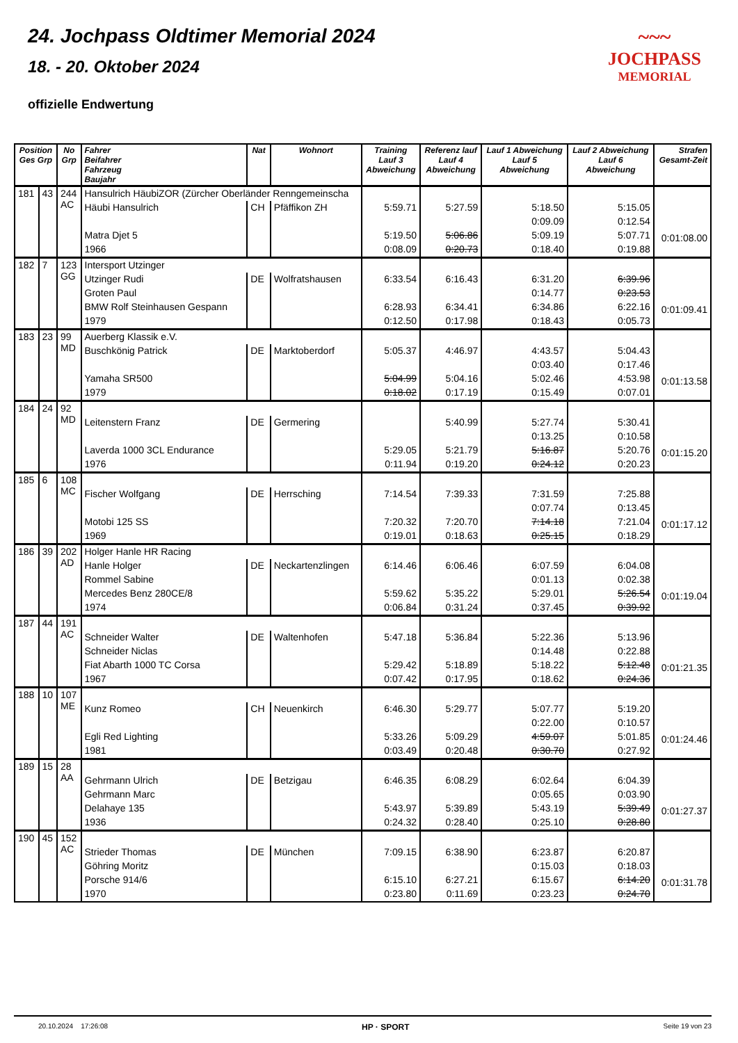24. Jochpass Oldtimer Memorial 2024
18. - 20. Oktober 2024
offizielle Endwertung
~~~
JOCHPASS
MEMORIAL
| Position Ges Grp | | No Grp | Fahrer Beifahrer Fahrzeug Baujahr | Nat | Wohnort | Training Lauf 3 Abweichung | Referenz lauf Lauf 4 Abweichung | Lauf 1 Abweichung Lauf 5 Abweichung | Lauf 2 Abweichung Lauf 6 Abweichung | Strafen Gesamt-Zeit |
| --- | --- | --- | --- | --- | --- | --- | --- | --- | --- | --- |
| 181 | 43 | 244 AC | Hansulrich HäubiZOR (Zürcher Oberländer Renngemeinscha | | | | | | | 0:01:08.00 |
| | | | Häubi Hansulrich | CH | Pfäffikon ZH | 5:59.71 | 5:27.59 | 5:18.50 | 5:15.05 | |
| | | | | | | | | 0:09.09 | 0:12.54 | |
| | | | Matra Djet 5 | | | 5:19.50 | 5:06.86 | 5:09.19 | 5:07.71 | |
| | | | 1966 | | | 0:08.09 | 0:20.73 | 0:18.40 | 0:19.88 | |
| 182 | 7 | 123 GG | Intersport Utzinger | | | | | | | 0:01:09.41 |
| | | | Utzinger Rudi | DE | Wolfratshausen | 6:33.54 | 6:16.43 | 6:31.20 | 6:39.96 | |
| | | | Groten Paul | | | | | 0:14.77 | 0:23.53 | |
| | | | BMW Rolf Steinhausen Gespann | | | 6:28.93 | 6:34.41 | 6:34.86 | 6:22.16 | |
| | | | 1979 | | | 0:12.50 | 0:17.98 | 0:18.43 | 0:05.73 | |
| 183 | 23 | 99 MD | Auerberg Klassik e.V. | | | | | | | 0:01:13.58 |
| | | | Buschkönig Patrick | DE | Marktoberdorf | 5:05.37 | 4:46.97 | 4:43.57 | 5:04.43 | |
| | | | | | | | | 0:03.40 | 0:17.46 | |
| | | | Yamaha SR500 | | | 5:04.99 | 5:04.16 | 5:02.46 | 4:53.98 | |
| | | | 1979 | | | 0:18.02 | 0:17.19 | 0:15.49 | 0:07.01 | |
| 184 | 24 | 92 MD | | | | | | | | 0:01:15.20 |
| | | | Leitenstern Franz | DE | Germering | | 5:40.99 | 5:27.74 | 5:30.41 | |
| | | | | | | | | 0:13.25 | 0:10.58 | |
| | | | Laverda 1000 3CL Endurance | | | 5:29.05 | 5:21.79 | 5:16.87 | 5:20.76 | |
| | | | 1976 | | | 0:11.94 | 0:19.20 | 0:24.12 | 0:20.23 | |
| 185 | 6 | 108 MC | | | | | | | | 0:01:17.12 |
| | | | Fischer Wolfgang | DE | Herrsching | 7:14.54 | 7:39.33 | 7:31.59 | 7:25.88 | |
| | | | | | | | | 0:07.74 | 0:13.45 | |
| | | | Motobi 125 SS | | | 7:20.32 | 7:20.70 | 7:14.18 | 7:21.04 | |
| | | | 1969 | | | 0:19.01 | 0:18.63 | 0:25.15 | 0:18.29 | |
| 186 | 39 | 202 AD | Holger Hanle HR Racing | | | | | | | 0:01:19.04 |
| | | | Hanle Holger | DE | Neckartenzlingen | 6:14.46 | 6:06.46 | 6:07.59 | 6:04.08 | |
| | | | Rommel Sabine | | | | | 0:01.13 | 0:02.38 | |
| | | | Mercedes Benz 280CE/8 | | | 5:59.62 | 5:35.22 | 5:29.01 | 5:26.54 | |
| | | | 1974 | | | 0:06.84 | 0:31.24 | 0:37.45 | 0:39.92 | |
| 187 | 44 | 191 AC | | | | | | | | 0:01:21.35 |
| | | | Schneider Walter | DE | Waltenhofen | 5:47.18 | 5:36.84 | 5:22.36 | 5:13.96 | |
| | | | Schneider Niclas | | | | | 0:14.48 | 0:22.88 | |
| | | | Fiat Abarth 1000 TC Corsa | | | 5:29.42 | 5:18.89 | 5:18.22 | 5:12.48 | |
| | | | 1967 | | | 0:07.42 | 0:17.95 | 0:18.62 | 0:24.36 | |
| 188 | 10 | 107 ME | | | | | | | | 0:01:24.46 |
| | | | Kunz Romeo | CH | Neuenkirch | 6:46.30 | 5:29.77 | 5:07.77 | 5:19.20 | |
| | | | | | | | | 0:22.00 | 0:10.57 | |
| | | | Egli Red Lighting | | | 5:33.26 | 5:09.29 | 4:59.07 | 5:01.85 | |
| | | | 1981 | | | 0:03.49 | 0:20.48 | 0:30.70 | 0:27.92 | |
| 189 | 15 | 28 AA | | | | | | | | 0:01:27.37 |
| | | | Gehrmann Ulrich | DE | Betzigau | 6:46.35 | 6:08.29 | 6:02.64 | 6:04.39 | |
| | | | Gehrmann Marc | | | | | 0:05.65 | 0:03.90 | |
| | | | Delahaye 135 | | | 5:43.97 | 5:39.89 | 5:43.19 | 5:39.49 | |
| | | | 1936 | | | 0:24.32 | 0:28.40 | 0:25.10 | 0:28.80 | |
| 190 | 45 | 152 AC | | | | | | | | 0:01:31.78 |
| | | | Strieder Thomas | DE | München | 7:09.15 | 6:38.90 | 6:23.87 | 6:20.87 | |
| | | | Göhring Moritz | | | | | 0:15.03 | 0:18.03 | |
| | | | Porsche 914/6 | | | 6:15.10 | 6:27.21 | 6:15.67 | 6:14.20 | |
| | | | 1970 | | | 0:23.80 | 0:11.69 | 0:23.23 | 0:24.70 | |
20.10.2024 17:26:08 HP · SPORT Seite 19 von 23